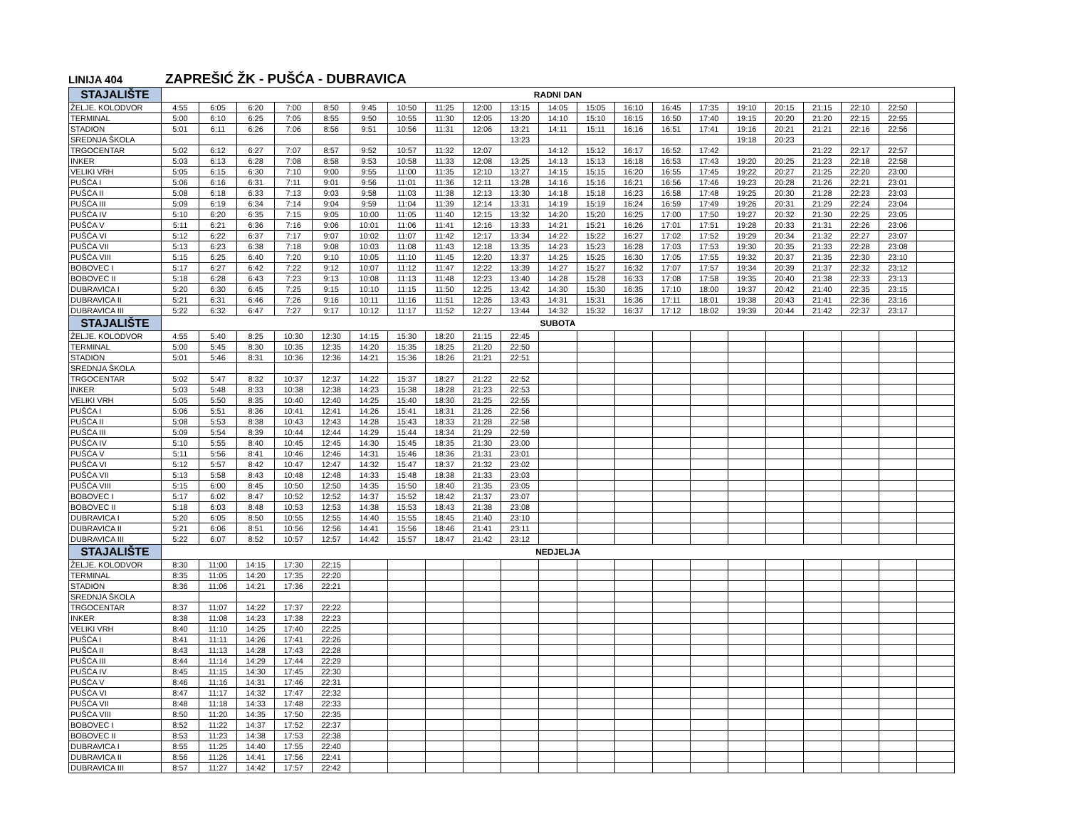LINIJA 404 ZAPREŠIĆ ŽK - PUŠĆA - DUBRAVICA
| STAJALIŠTE | RADNI DAN | | | | | | | | | | | | | | | | | | | | |
| --- | --- | --- | --- | --- | --- | --- | --- | --- | --- | --- | --- | --- | --- | --- | --- | --- | --- | --- | --- | --- | --- |
| ŽELJE. KOLODVOR | 4:55 | 6:05 | 6:20 | 7:00 | 8:50 | 9:45 | 10:50 | 11:25 | 12:00 | 13:15 | 14:05 | 15:05 | 16:10 | 16:45 | 17:35 | 19:10 | 20:15 | 21:15 | 22:10 | 22:50 | |
| TERMINAL | 5:00 | 6:10 | 6:25 | 7:05 | 8:55 | 9:50 | 10:55 | 11:30 | 12:05 | 13:20 | 14:10 | 15:10 | 16:15 | 16:50 | 17:40 | 19:15 | 20:20 | 21:20 | 22:15 | 22:55 | |
| STADION | 5:01 | 6:11 | 6:26 | 7:06 | 8:56 | 9:51 | 10:56 | 11:31 | 12:06 | 13:21 | 14:11 | 15:11 | 16:16 | 16:51 | 17:41 | 19:16 | 20:21 | 21:21 | 22:16 | 22:56 | |
| SREDNJA ŠKOLA | | | | | | | | | | 13:23 | | | | | | 19:18 | 20:23 | | | | |
| TRGOCENTAR | 5:02 | 6:12 | 6:27 | 7:07 | 8:57 | 9:52 | 10:57 | 11:32 | 12:07 | | 14:12 | 15:12 | 16:17 | 16:52 | 17:42 | | | 21:22 | 22:17 | 22:57 | |
| INKER | 5:03 | 6:13 | 6:28 | 7:08 | 8:58 | 9:53 | 10:58 | 11:33 | 12:08 | 13:25 | 14:13 | 15:13 | 16:18 | 16:53 | 17:43 | 19:20 | 20:25 | 21:23 | 22:18 | 22:58 | |
| VELIKI VRH | 5:05 | 6:15 | 6:30 | 7:10 | 9:00 | 9:55 | 11:00 | 11:35 | 12:10 | 13:27 | 14:15 | 15:15 | 16:20 | 16:55 | 17:45 | 19:22 | 20:27 | 21:25 | 22:20 | 23:00 | |
| PUŠĆA I | 5:06 | 6:16 | 6:31 | 7:11 | 9:01 | 9:56 | 11:01 | 11:36 | 12:11 | 13:28 | 14:16 | 15:16 | 16:21 | 16:56 | 17:46 | 19:23 | 20:28 | 21:26 | 22:21 | 23:01 | |
| PUŠĆA II | 5:08 | 6:18 | 6:33 | 7:13 | 9:03 | 9:58 | 11:03 | 11:38 | 12:13 | 13:30 | 14:18 | 15:18 | 16:23 | 16:58 | 17:48 | 19:25 | 20:30 | 21:28 | 22:23 | 23:03 | |
| PUŠĆA III | 5:09 | 6:19 | 6:34 | 7:14 | 9:04 | 9:59 | 11:04 | 11:39 | 12:14 | 13:31 | 14:19 | 15:19 | 16:24 | 16:59 | 17:49 | 19:26 | 20:31 | 21:29 | 22:24 | 23:04 | |
| PUŠĆA IV | 5:10 | 6:20 | 6:35 | 7:15 | 9:05 | 10:00 | 11:05 | 11:40 | 12:15 | 13:32 | 14:20 | 15:20 | 16:25 | 17:00 | 17:50 | 19:27 | 20:32 | 21:30 | 22:25 | 23:05 | |
| PUŠĆA V | 5:11 | 6:21 | 6:36 | 7:16 | 9:06 | 10:01 | 11:06 | 11:41 | 12:16 | 13:33 | 14:21 | 15:21 | 16:26 | 17:01 | 17:51 | 19:28 | 20:33 | 21:31 | 22:26 | 23:06 | |
| PUŠĆA VI | 5:12 | 6:22 | 6:37 | 7:17 | 9:07 | 10:02 | 11:07 | 11:42 | 12:17 | 13:34 | 14:22 | 15:22 | 16:27 | 17:02 | 17:52 | 19:29 | 20:34 | 21:32 | 22:27 | 23:07 | |
| PUŠĆA VII | 5:13 | 6:23 | 6:38 | 7:18 | 9:08 | 10:03 | 11:08 | 11:43 | 12:18 | 13:35 | 14:23 | 15:23 | 16:28 | 17:03 | 17:53 | 19:30 | 20:35 | 21:33 | 22:28 | 23:08 | |
| PUŠĆA VIII | 5:15 | 6:25 | 6:40 | 7:20 | 9:10 | 10:05 | 11:10 | 11:45 | 12:20 | 13:37 | 14:25 | 15:25 | 16:30 | 17:05 | 17:55 | 19:32 | 20:37 | 21:35 | 22:30 | 23:10 | |
| BOBOVEC I | 5:17 | 6:27 | 6:42 | 7:22 | 9:12 | 10:07 | 11:12 | 11:47 | 12:22 | 13:39 | 14:27 | 15:27 | 16:32 | 17:07 | 17:57 | 19:34 | 20:39 | 21:37 | 22:32 | 23:12 | |
| BOBOVEC II | 5:18 | 6:28 | 6:43 | 7:23 | 9:13 | 10:08 | 11:13 | 11:48 | 12:23 | 13:40 | 14:28 | 15:28 | 16:33 | 17:08 | 17:58 | 19:35 | 20:40 | 21:38 | 22:33 | 23:13 | |
| DUBRAVICA I | 5:20 | 6:30 | 6:45 | 7:25 | 9:15 | 10:10 | 11:15 | 11:50 | 12:25 | 13:42 | 14:30 | 15:30 | 16:35 | 17:10 | 18:00 | 19:37 | 20:42 | 21:40 | 22:35 | 23:15 | |
| DUBRAVICA II | 5:21 | 6:31 | 6:46 | 7:26 | 9:16 | 10:11 | 11:16 | 11:51 | 12:26 | 13:43 | 14:31 | 15:31 | 16:36 | 17:11 | 18:01 | 19:38 | 20:43 | 21:41 | 22:36 | 23:16 | |
| DUBRAVICA III | 5:22 | 6:32 | 6:47 | 7:27 | 9:17 | 10:12 | 11:17 | 11:52 | 12:27 | 13:44 | 14:32 | 15:32 | 16:37 | 17:12 | 18:02 | 19:39 | 20:44 | 21:42 | 22:37 | 23:17 | |
| STAJALIŠTE | SUBOTA | | | | | | | | | | | | | | | | | | | | |
| ŽELJE. KOLODVOR | 4:55 | 5:40 | 8:25 | 10:30 | 12:30 | 14:15 | 15:30 | 18:20 | 21:15 | 22:45 | | | | | | | | | | | |
| TERMINAL | 5:00 | 5:45 | 8:30 | 10:35 | 12:35 | 14:20 | 15:35 | 18:25 | 21:20 | 22:50 | | | | | | | | | | | |
| STADION | 5:01 | 5:46 | 8:31 | 10:36 | 12:36 | 14:21 | 15:36 | 18:26 | 21:21 | 22:51 | | | | | | | | | | | |
| SREDNJA ŠKOLA | | | | | | | | | | | | | | | | | | | | | |
| TRGOCENTAR | 5:02 | 5:47 | 8:32 | 10:37 | 12:37 | 14:22 | 15:37 | 18:27 | 21:22 | 22:52 | | | | | | | | | | | |
| INKER | 5:03 | 5:48 | 8:33 | 10:38 | 12:38 | 14:23 | 15:38 | 18:28 | 21:23 | 22:53 | | | | | | | | | | | |
| VELIKI VRH | 5:05 | 5:50 | 8:35 | 10:40 | 12:40 | 14:25 | 15:40 | 18:30 | 21:25 | 22:55 | | | | | | | | | | | |
| PUŠĆA I | 5:06 | 5:51 | 8:36 | 10:41 | 12:41 | 14:26 | 15:41 | 18:31 | 21:26 | 22:56 | | | | | | | | | | | |
| PUŠĆA II | 5:08 | 5:53 | 8:38 | 10:43 | 12:43 | 14:28 | 15:43 | 18:33 | 21:28 | 22:58 | | | | | | | | | | | |
| PUŠĆA III | 5:09 | 5:54 | 8:39 | 10:44 | 12:44 | 14:29 | 15:44 | 18:34 | 21:29 | 22:59 | | | | | | | | | | | |
| PUŠĆA IV | 5:10 | 5:55 | 8:40 | 10:45 | 12:45 | 14:30 | 15:45 | 18:35 | 21:30 | 23:00 | | | | | | | | | | | |
| PUŠĆA V | 5:11 | 5:56 | 8:41 | 10:46 | 12:46 | 14:31 | 15:46 | 18:36 | 21:31 | 23:01 | | | | | | | | | | | |
| PUŠĆA VI | 5:12 | 5:57 | 8:42 | 10:47 | 12:47 | 14:32 | 15:47 | 18:37 | 21:32 | 23:02 | | | | | | | | | | | |
| PUŠĆA VII | 5:13 | 5:58 | 8:43 | 10:48 | 12:48 | 14:33 | 15:48 | 18:38 | 21:33 | 23:03 | | | | | | | | | | | |
| PUŠĆA VIII | 5:15 | 6:00 | 8:45 | 10:50 | 12:50 | 14:35 | 15:50 | 18:40 | 21:35 | 23:05 | | | | | | | | | | | |
| BOBOVEC I | 5:17 | 6:02 | 8:47 | 10:52 | 12:52 | 14:37 | 15:52 | 18:42 | 21:37 | 23:07 | | | | | | | | | | | |
| BOBOVEC II | 5:18 | 6:03 | 8:48 | 10:53 | 12:53 | 14:38 | 15:53 | 18:43 | 21:38 | 23:08 | | | | | | | | | | | |
| DUBRAVICA I | 5:20 | 6:05 | 8:50 | 10:55 | 12:55 | 14:40 | 15:55 | 18:45 | 21:40 | 23:10 | | | | | | | | | | | |
| DUBRAVICA II | 5:21 | 6:06 | 8:51 | 10:56 | 12:56 | 14:41 | 15:56 | 18:46 | 21:41 | 23:11 | | | | | | | | | | | |
| DUBRAVICA III | 5:22 | 6:07 | 8:52 | 10:57 | 12:57 | 14:42 | 15:57 | 18:47 | 21:42 | 23:12 | | | | | | | | | | | |
| STAJALIŠTE | NEDJELJA | | | | | | | | | | | | | | | | | | | | |
| ŽELJE. KOLODVOR | 8:30 | 11:00 | 14:15 | 17:30 | 22:15 | | | | | | | | | | | | | | | | |
| TERMINAL | 8:35 | 11:05 | 14:20 | 17:35 | 22:20 | | | | | | | | | | | | | | | | |
| STADION | 8:36 | 11:06 | 14:21 | 17:36 | 22:21 | | | | | | | | | | | | | | | | |
| SREDNJA ŠKOLA | | | | | | | | | | | | | | | | | | | | | |
| TRGOCENTAR | 8:37 | 11:07 | 14:22 | 17:37 | 22:22 | | | | | | | | | | | | | | | | |
| INKER | 8:38 | 11:08 | 14:23 | 17:38 | 22:23 | | | | | | | | | | | | | | | | |
| VELIKI VRH | 8:40 | 11:10 | 14:25 | 17:40 | 22:25 | | | | | | | | | | | | | | | | |
| PUŠĆA I | 8:41 | 11:11 | 14:26 | 17:41 | 22:26 | | | | | | | | | | | | | | | | |
| PUŠĆA II | 8:43 | 11:13 | 14:28 | 17:43 | 22:28 | | | | | | | | | | | | | | | | |
| PUŠĆA III | 8:44 | 11:14 | 14:29 | 17:44 | 22:29 | | | | | | | | | | | | | | | | |
| PUŠĆA IV | 8:45 | 11:15 | 14:30 | 17:45 | 22:30 | | | | | | | | | | | | | | | | |
| PUŠĆA V | 8:46 | 11:16 | 14:31 | 17:46 | 22:31 | | | | | | | | | | | | | | | | |
| PUŠĆA VI | 8:47 | 11:17 | 14:32 | 17:47 | 22:32 | | | | | | | | | | | | | | | | |
| PUŠĆA VII | 8:48 | 11:18 | 14:33 | 17:48 | 22:33 | | | | | | | | | | | | | | | | |
| PUŠĆA VIII | 8:50 | 11:20 | 14:35 | 17:50 | 22:35 | | | | | | | | | | | | | | | | |
| BOBOVEC I | 8:52 | 11:22 | 14:37 | 17:52 | 22:37 | | | | | | | | | | | | | | | | |
| BOBOVEC II | 8:53 | 11:23 | 14:38 | 17:53 | 22:38 | | | | | | | | | | | | | | | | |
| DUBRAVICA I | 8:55 | 11:25 | 14:40 | 17:55 | 22:40 | | | | | | | | | | | | | | | | |
| DUBRAVICA II | 8:56 | 11:26 | 14:41 | 17:56 | 22:41 | | | | | | | | | | | | | | | | |
| DUBRAVICA III | 8:57 | 11:27 | 14:42 | 17:57 | 22:42 | | | | | | | | | | | | | | | | |